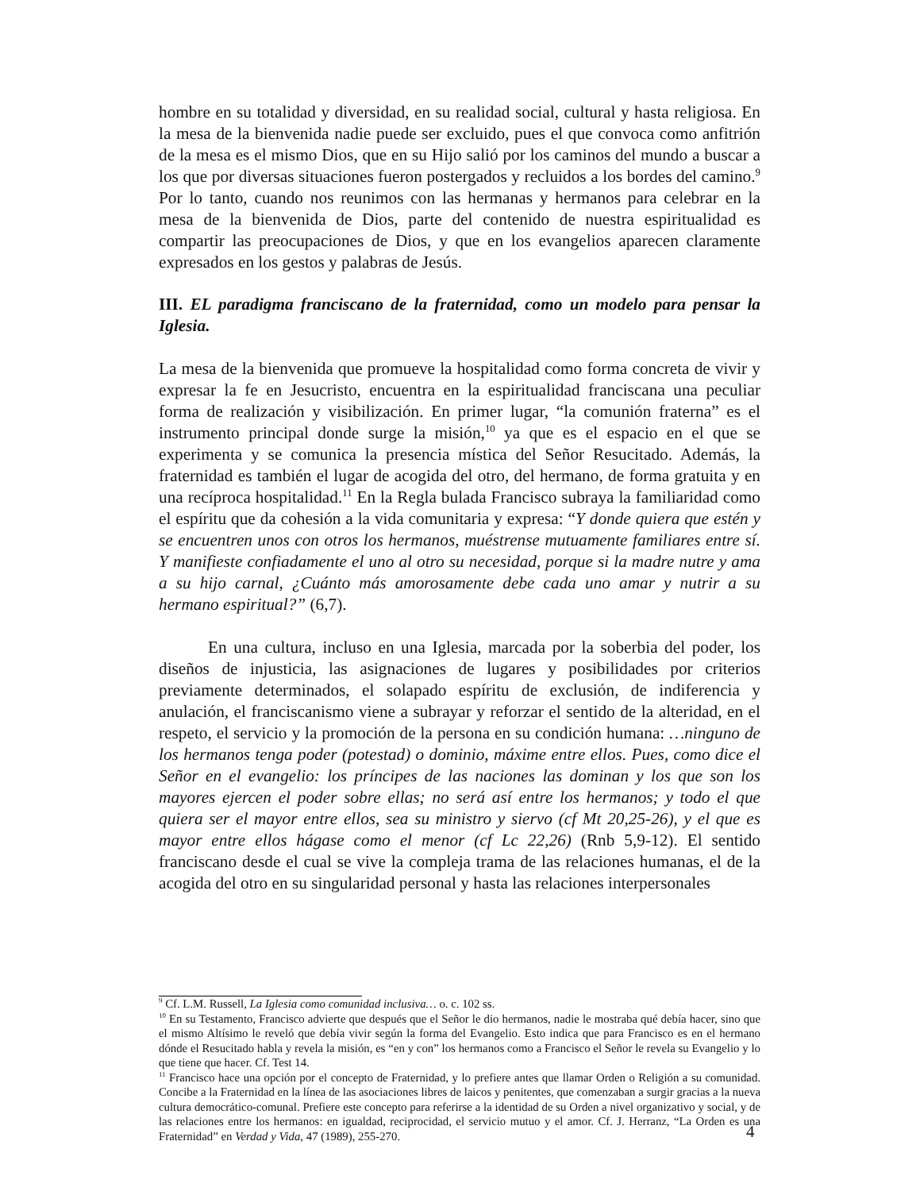hombre en su totalidad y diversidad, en su realidad social, cultural y hasta religiosa. En la mesa de la bienvenida nadie puede ser excluido, pues el que convoca como anfitrión de la mesa es el mismo Dios, que en su Hijo salió por los caminos del mundo a buscar a los que por diversas situaciones fueron postergados y recluidos a los bordes del camino.<sup>9</sup> Por lo tanto, cuando nos reunimos con las hermanas y hermanos para celebrar en la mesa de la bienvenida de Dios, parte del contenido de nuestra espiritualidad es compartir las preocupaciones de Dios, y que en los evangelios aparecen claramente expresados en los gestos y palabras de Jesús.
III. EL paradigma franciscano de la fraternidad, como un modelo para pensar la Iglesia.
La mesa de la bienvenida que promueve la hospitalidad como forma concreta de vivir y expresar la fe en Jesucristo, encuentra en la espiritualidad franciscana una peculiar forma de realización y visibilización. En primer lugar, “la comunión fraterna” es el instrumento principal donde surge la misión,<sup>10</sup> ya que es el espacio en el que se experimenta y se comunica la presencia mística del Señor Resucitado. Además, la fraternidad es también el lugar de acogida del otro, del hermano, de forma gratuita y en una recíproca hospitalidad.<sup>11</sup> En la Regla bulada Francisco subraya la familiaridad como el espíritu que da cohesión a la vida comunitaria y expresa: “Y donde quiera que estén y se encuentren unos con otros los hermanos, muéstrense mutuamente familiares entre sí. Y manifieste confiadamente el uno al otro su necesidad, porque si la madre nutre y ama a su hijo carnal, ¿Cuánto más amorosamente debe cada uno amar y nutrir a su hermano espiritual?” (6,7).
En una cultura, incluso en una Iglesia, marcada por la soberbia del poder, los diseños de injusticia, las asignaciones de lugares y posibilidades por criterios previamente determinados, el solapado espíritu de exclusión, de indiferencia y anulación, el franciscanismo viene a subrayar y reforzar el sentido de la alteridad, en el respeto, el servicio y la promoción de la persona en su condición humana: …ninguno de los hermanos tenga poder (potestad) o dominio, máxime entre ellos. Pues, como dice el Señor en el evangelio: los príncipes de las naciones las dominan y los que son los mayores ejercen el poder sobre ellas; no será así entre los hermanos; y todo el que quiera ser el mayor entre ellos, sea su ministro y siervo (cf Mt 20,25-26), y el que es mayor entre ellos hágase como el menor (cf Lc 22,26) (Rnb 5,9-12). El sentido franciscano desde el cual se vive la compleja trama de las relaciones humanas, el de la acogida del otro en su singularidad personal y hasta las relaciones interpersonales
<sup>9</sup> Cf. L.M. Russell, La Iglesia como comunidad inclusiva… o. c. 102 ss.
<sup>10</sup> En su Testamento, Francisco advierte que después que el Señor le dio hermanos, nadie le mostraba qué debía hacer, sino que el mismo Altísimo le reveló que debía vivir según la forma del Evangelio. Esto indica que para Francisco es en el hermano dónde el Resucitado habla y revela la misión, es “en y con” los hermanos como a Francisco el Señor le revela su Evangelio y lo que tiene que hacer. Cf. Test 14.
<sup>11</sup> Francisco hace una opción por el concepto de Fraternidad, y lo prefiere antes que llamar Orden o Religión a su comunidad. Concibe a la Fraternidad en la línea de las asociaciones libres de laicos y penitentes, que comenzaban a surgir gracias a la nueva cultura democrático-comunal. Prefiere este concepto para referirse a la identidad de su Orden a nivel organizativo y social, y de las relaciones entre los hermanos: en igualdad, reciprocidad, el servicio mutuo y el amor. Cf. J. Herranz, “La Orden es una Fraternidad” en Verdad y Vida, 47 (1989), 255-270.
4